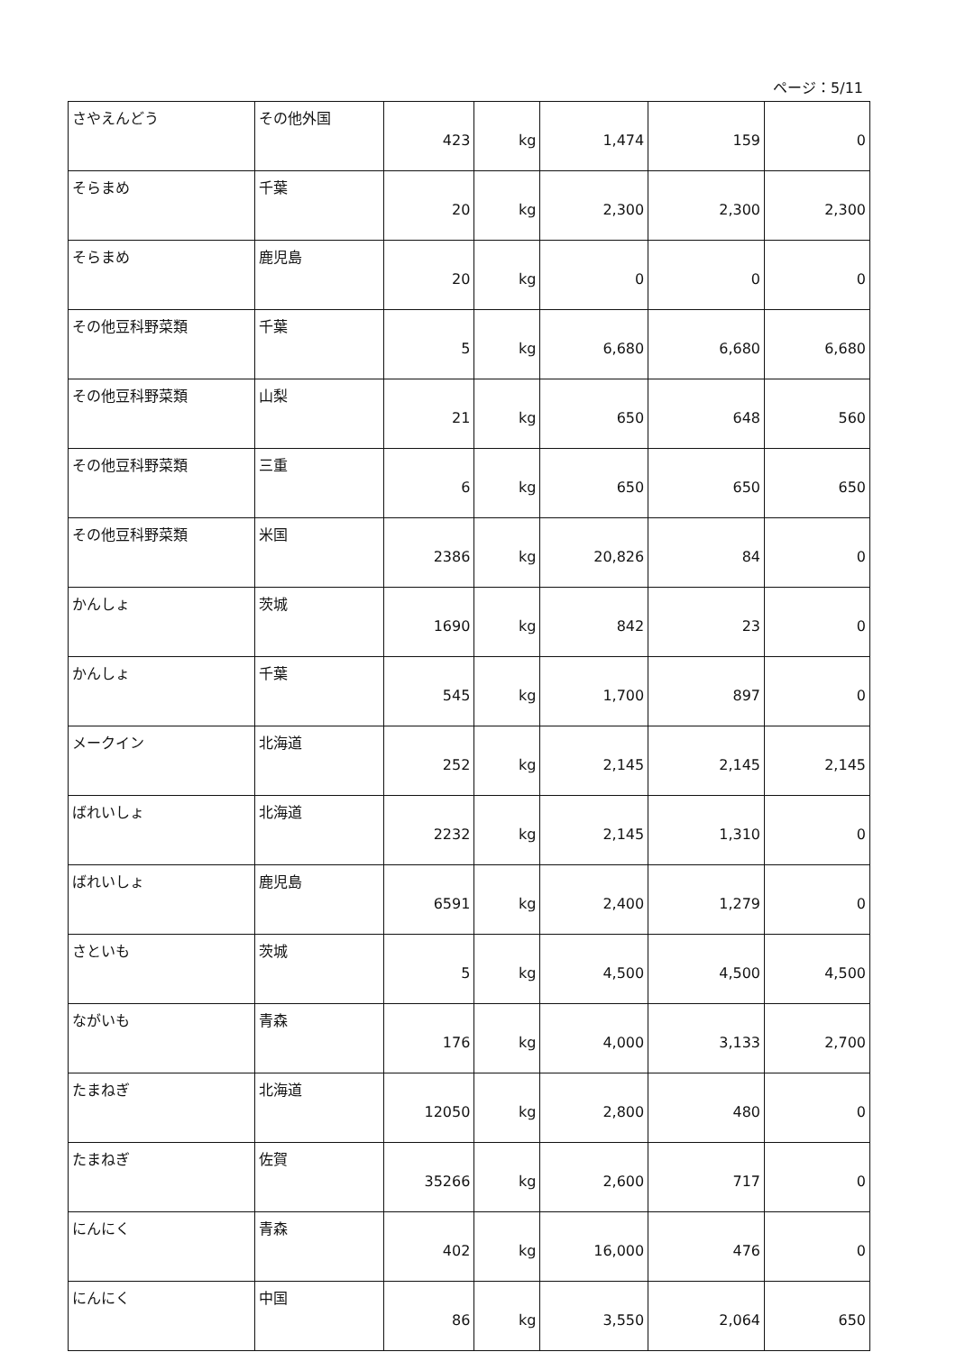ページ：5/11
| さやえんどう | その他外国 | 423 | kg | 1,474 | 159 | 0 |
| そらまめ | 千葉 | 20 | kg | 2,300 | 2,300 | 2,300 |
| そらまめ | 鹿児島 | 20 | kg | 0 | 0 | 0 |
| その他豆科野菜類 | 千葉 | 5 | kg | 6,680 | 6,680 | 6,680 |
| その他豆科野菜類 | 山梨 | 21 | kg | 650 | 648 | 560 |
| その他豆科野菜類 | 三重 | 6 | kg | 650 | 650 | 650 |
| その他豆科野菜類 | 米国 | 2386 | kg | 20,826 | 84 | 0 |
| かんしょ | 茨城 | 1690 | kg | 842 | 23 | 0 |
| かんしょ | 千葉 | 545 | kg | 1,700 | 897 | 0 |
| メークイン | 北海道 | 252 | kg | 2,145 | 2,145 | 2,145 |
| ばれいしょ | 北海道 | 2232 | kg | 2,145 | 1,310 | 0 |
| ばれいしょ | 鹿児島 | 6591 | kg | 2,400 | 1,279 | 0 |
| さといも | 茨城 | 5 | kg | 4,500 | 4,500 | 4,500 |
| ながいも | 青森 | 176 | kg | 4,000 | 3,133 | 2,700 |
| たまねぎ | 北海道 | 12050 | kg | 2,800 | 480 | 0 |
| たまねぎ | 佐賀 | 35266 | kg | 2,600 | 717 | 0 |
| にんにく | 青森 | 402 | kg | 16,000 | 476 | 0 |
| にんにく | 中国 | 86 | kg | 3,550 | 2,064 | 650 |